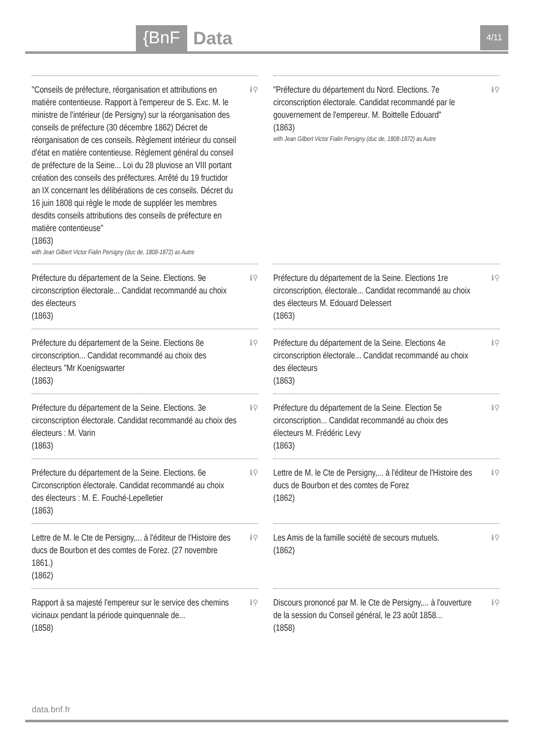{BnF Data 4/11
ℹ⚲ "Conseils de préfecture, réorganisation et attributions en matière contentieuse. Rapport à l'empereur de S. Exc. M. le ministre de l'intérieur (de Persigny) sur la réorganisation des conseils de préfecture (30 décembre 1862) Décret de réorganisation de ces conseils. Règlement intérieur du conseil d'état en matière contentieuse. Règlement général du conseil de préfecture de la Seine... Loi du 28 pluviose an VIII portant création des conseils des préfectures. Arrêté du 19 fructidor an IX concernant les délibérations de ces conseils. Décret du 16 juin 1808 qui règle le mode de suppléer les membres desdits conseils attributions des conseils de préfecture en matière contentieuse"
(1863)
with Jean Gilbert Victor Fialin Persigny (duc de, 1808-1872) as Autre
ℹ⚲ "Préfecture du département du Nord. Elections. 7e circonscription électorale. Candidat recommandé par le gouvernement de l'empereur. M. Boittelle Edouard"
(1863)
with Jean Gilbert Victor Fialin Persigny (duc de, 1808-1872) as Autre
ℹ⚲ Préfecture du département de la Seine. Elections. 9e circonscription électorale... Candidat recommandé au choix des électeurs
(1863)
ℹ⚲ Préfecture du département de la Seine. Elections 1re circonscription, électorale... Candidat recommandé au choix des électeurs M. Edouard Delessert
(1863)
ℹ⚲ Préfecture du département de la Seine. Elections 8e circonscription... Candidat recommandé au choix des électeurs "Mr Koenigswarter
(1863)
ℹ⚲ Préfecture du département de la Seine. Elections 4e circonscription électorale... Candidat recommandé au choix des électeurs
(1863)
ℹ⚲ Préfecture du département de la Seine. Elections. 3e circonscription électorale. Candidat recommandé au choix des électeurs : M. Varin
(1863)
ℹ⚲ Préfecture du département de la Seine. Election 5e circonscription... Candidat recommandé au choix des électeurs M. Frédéric Levy
(1863)
ℹ⚲ Préfecture du département de la Seine. Elections. 6e Circonscription électorale. Candidat recommandé au choix des électeurs : M. E. Fouché-Lepelletier
(1863)
ℹ⚲ Lettre de M. le Cte de Persigny,... à l'éditeur de l'Histoire des ducs de Bourbon et des comtes de Forez
(1862)
ℹ⚲ Lettre de M. le Cte de Persigny,... à l'éditeur de l'Histoire des ducs de Bourbon et des comtes de Forez. (27 novembre 1861.)
(1862)
ℹ⚲ Les Amis de la famille société de secours mutuels.
(1862)
ℹ⚲ Rapport à sa majesté l'empereur sur le service des chemins vicinaux pendant la période quinquennale de...
(1858)
ℹ⚲ Discours prononcé par M. le Cte de Persigny,... à l'ouverture de la session du Conseil général, le 23 août 1858...
(1858)
data.bnf.fr